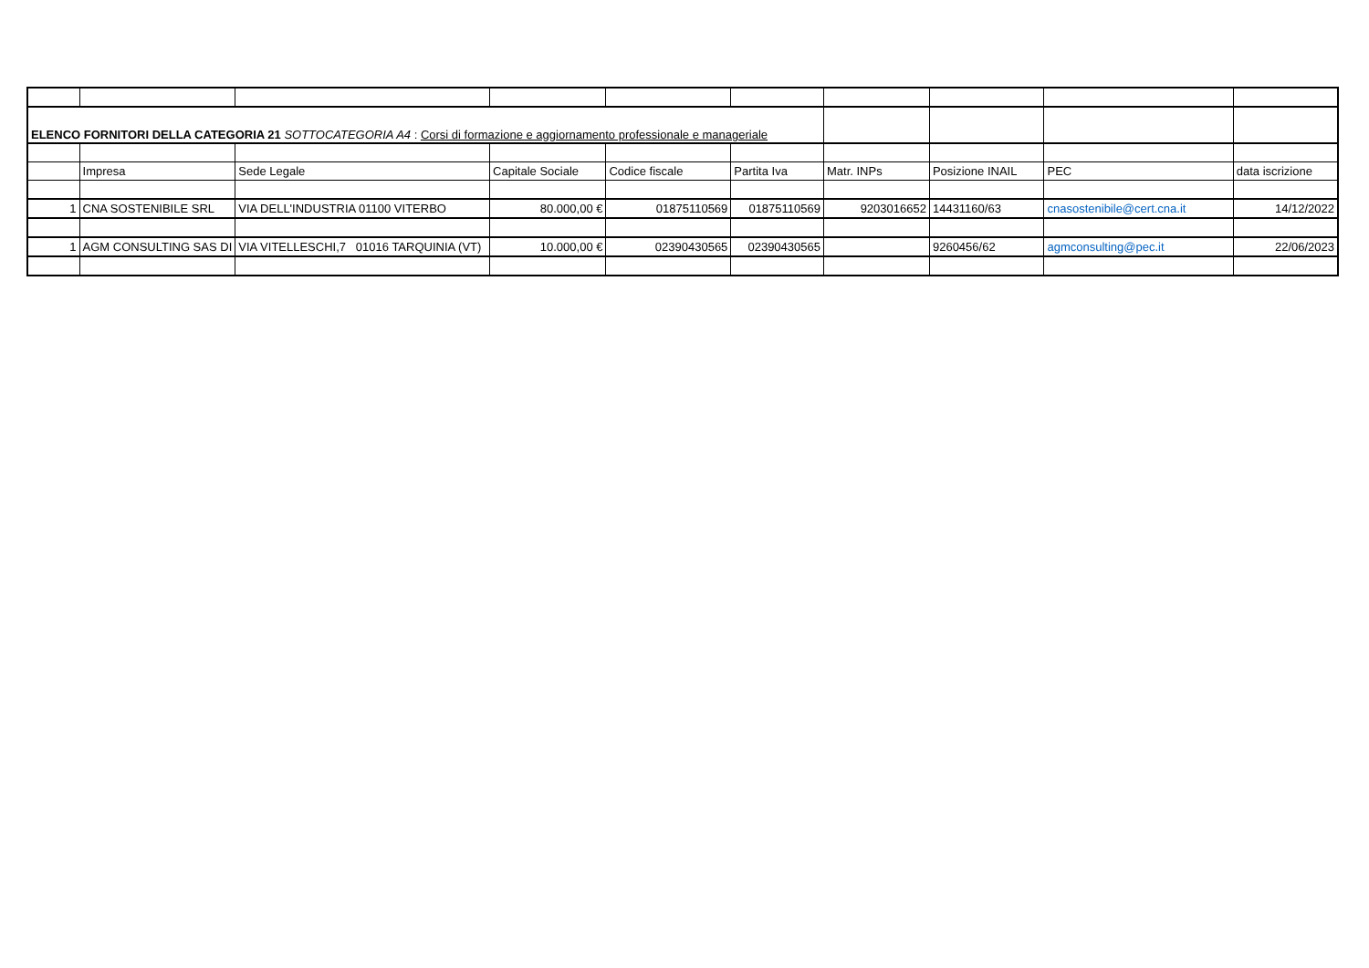| ELENCO FORNITORI DELLA CATEGORIA 21 SOTTOCATEGORIA A4 : Corsi di formazione e aggiornamento professionale e manageriale | | | | | | | | | |
| | Impresa | Sede Legale | Capitale Sociale | Codice fiscale | Partita Iva | Matr. INPs | Posizione INAIL | PEC | data iscrizione |
| 1 | CNA SOSTENIBILE SRL | VIA DELL'INDUSTRIA 01100 VITERBO | 80.000,00 € | 01875110569 | 01875110569 | 9203016652 | 14431160/63 | cnasostenibile@cert.cna.it | 14/12/2022 |
| 1 | AGM CONSULTING SAS DI | VIA VITELLESCHI,7 01016 TARQUINIA (VT) | 10.000,00 € | 02390430565 | 02390430565 | | 9260456/62 | agmconsulting@pec.it | 22/06/2023 |